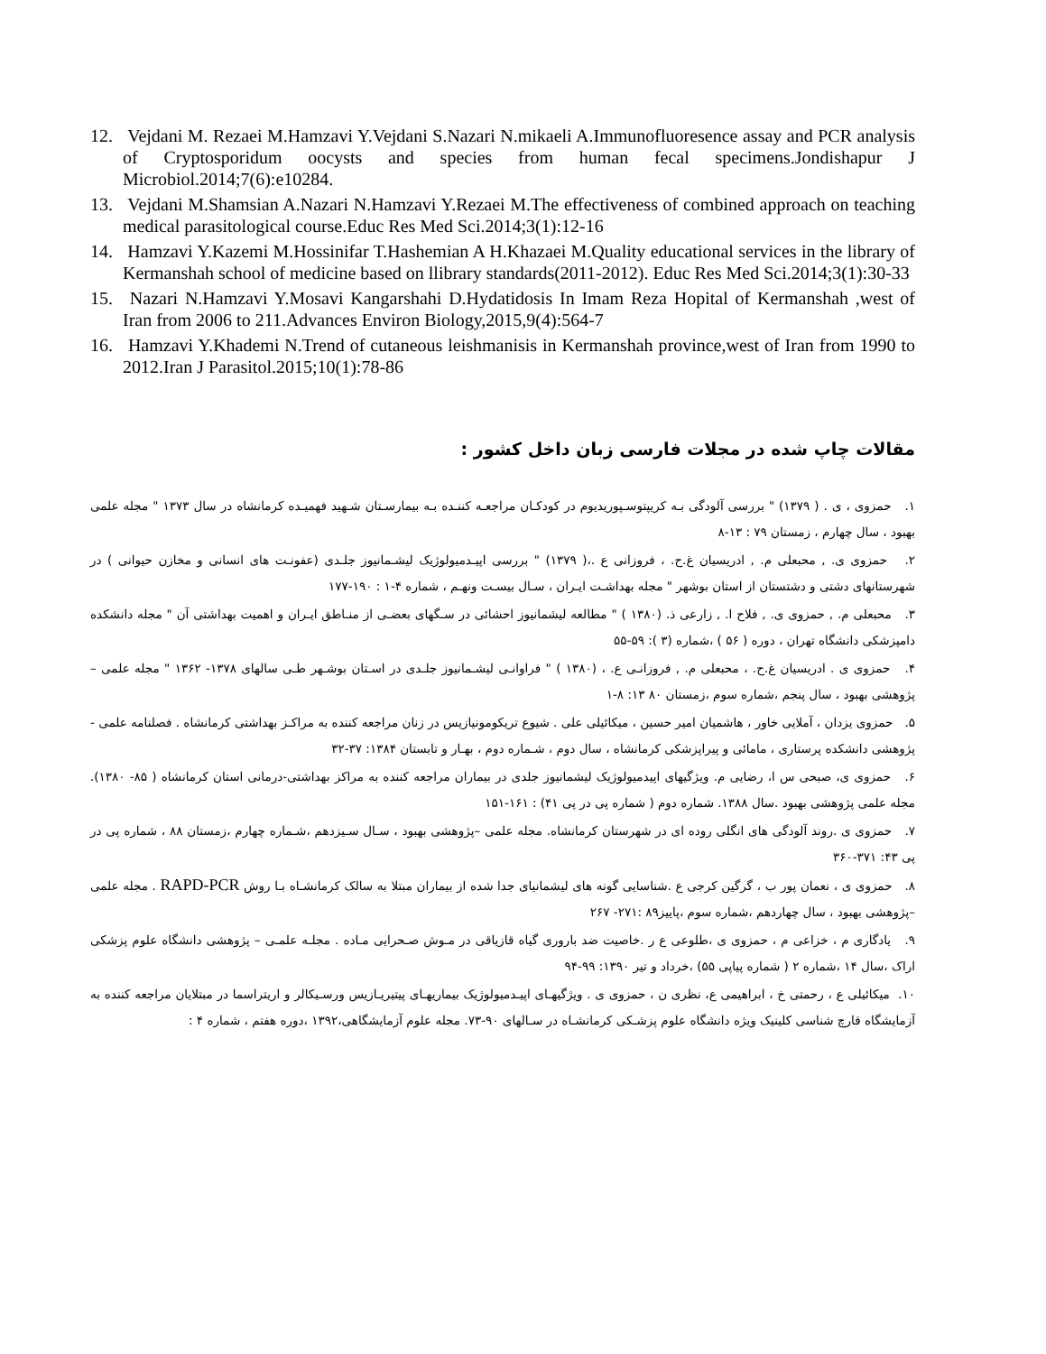12. Vejdani M. Rezaei M.Hamzavi Y.Vejdani S.Nazari N.mikaeli A.Immunofluoresence assay and PCR analysis of Cryptosporidum oocysts and species from human fecal specimens.Jondishapur J Microbiol.2014;7(6):e10284.
13. Vejdani M.Shamsian A.Nazari N.Hamzavi Y.Rezaei M.The effectiveness of combined approach on teaching medical parasitological course.Educ Res Med Sci.2014;3(1):12-16
14. Hamzavi Y.Kazemi M.Hossinifar T.Hashemian A H.Khazaei M.Quality educational services in the library of Kermanshah school of medicine based on llibrary standards(2011-2012). Educ Res Med Sci.2014;3(1):30-33
15. Nazari N.Hamzavi Y.Mosavi Kangarshahi D.Hydatidosis In Imam Reza Hopital of Kermanshah ,west of Iran from 2006 to 211.Advances Environ Biology,2015,9(4):564-7
16. Hamzavi Y.Khademi N.Trend of cutaneous leishmanisis in Kermanshah province,west of Iran from 1990 to 2012.Iran J Parasitol.2015;10(1):78-86
مقالات چاپ شده در مجلات فارسی زبان داخل کشور :
۱. حمزوی ، ی . ( ۱۳۷۹) " بررسی آلودگی بـه کریپتوسـپوریدیوم در کودکـان مراجعـه کننـده بـه بیمارسـتان شـهید فهمیـده کرمانشاه در سال ۱۳۷۳ " مجله علمی بهبود ، سال چهارم ، زمستان ۷۹ : ۱۳-۸
۲. حمزوی ی. , محبعلی م. , ادریسیان غ.ح. ، فروزانی ع .،( ۱۳۷۹) " بررسی اپیـدمیولوژیک لیشـمانیوز جلـدی (عفونـت های انسانی و مخازن حیوانی ) در شهرستانهای دشتی و دشتستان از استان بوشهر " مجله بهداشـت ایـران ، سـال بیسـت ونهـم ، شماره ۴-۱ : ۱۹۰-۱۷۷
۳. محبعلی م. , حمزوی ی. , فلاح ا. , زارعی ذ. (۱۳۸۰ ) " مطالعه لیشمانیوز احشائی در سـگهای بعضـی از منـاطق ایـران و اهمیت بهداشتی آن " مجله دانشکده دامپزشکی دانشگاه تهران ، دوره ( ۵۶ ) ،شماره (۳ ): ۵۹-۵۵
۴. حمزوی ی . ادریسیان غ.ح. ، محبعلی م. , فروزانـی ع. ، (۱۳۸۰ ) " فراوانـی لیشـمانیوز جلـدی در اسـتان بوشـهر طـی سالهای ۱۳۷۸- ۱۳۶۲ " مجله علمی –پژوهشی بهبود ، سال پنجم ،شماره سوم ،زمستان ۸۰ ۱۳: ۸-۱
۵. حمزوی یزدان ، آملایی خاور ، هاشمیان امیر حسین ، میکائیلی علی . شیوع تریکومونیازیس در زنان مراجعه کننده به مراکـز بهداشتی کرمانشاه . فصلنامه علمی - پژوهشی دانشکده پرستاری ، مامائی و پیراپزشکی کرمانشاه ، سال دوم ، شـماره دوم ، بهـار و تابستان ۱۳۸۴: ۳۷-۳۲
۶. حمزوی ی، صبحی س ا، رضایی م. ویژگیهای اپیدمیولوژیک لیشمانیوز جلدی در بیماران مراجعه کننده به مراکز بهداشتی-درمانی استان کرمانشاه ( ۸۵- ۱۳۸۰). مجله علمی پژوهشی بهبود .سال ۱۳۸۸. شماره دوم ( شماره پی در پی ۴۱) : ۱۶۱-۱۵۱
۷. حمزوی ی .روند آلودگی های انگلی روده ای در شهرستان کرمانشاه. مجله علمی –پژوهشی بهبود ، سـال سـیزدهم ،شـماره چهارم ،زمستان ۸۸ ، شماره پی در پی ۴۳: ۳۷۱-۳۶۰
۸. حمزوی ی ، نعمان پور ب ، گرگین کرجی ع .شناسایی گونه های لیشمانیای جدا شده از بیماران مبتلا به سالک کرمانشـاه بـا روش RAPD-PCR . مجله علمی –پژوهشی بهبود ، سال چهاردهم ،شماره سوم ،پاییز۸۹ :۲۷۱- ۲۶۷
۹. یادگاری م ، خزاعی م ، حمزوی ی ،طلوعی ع ر .خاصیت ضد باروری گیاه قازیاقی در مـوش صـحرایی مـاده . مجلـه علمـی – پژوهشی دانشگاه علوم پزشکی اراک ،سال ۱۴ ،شماره ۲ ( شماره پیاپی ۵۵) ،خرداد و تیر ۱۳۹۰: ۹۹-۹۴
۱۰. میکائیلی ع ، رحمتی خ ، ابراهیمی ع، نظری ن ، حمزوی ی . ویژگیهـای اپیـدمیولوژیک بیماریهـای پیتیریـازیس ورسـیکالر و اریتراسما در مبتلایان مراجعه کننده به آزمایشگاه قارچ شناسی کلینیک ویژه دانشگاه علوم پزشـکی کرمانشـاه در سـالهای ۹۰-۷۳. مجله علوم آزمایشگاهی،۱۳۹۲ ،دوره هفتم ، شماره ۴ :